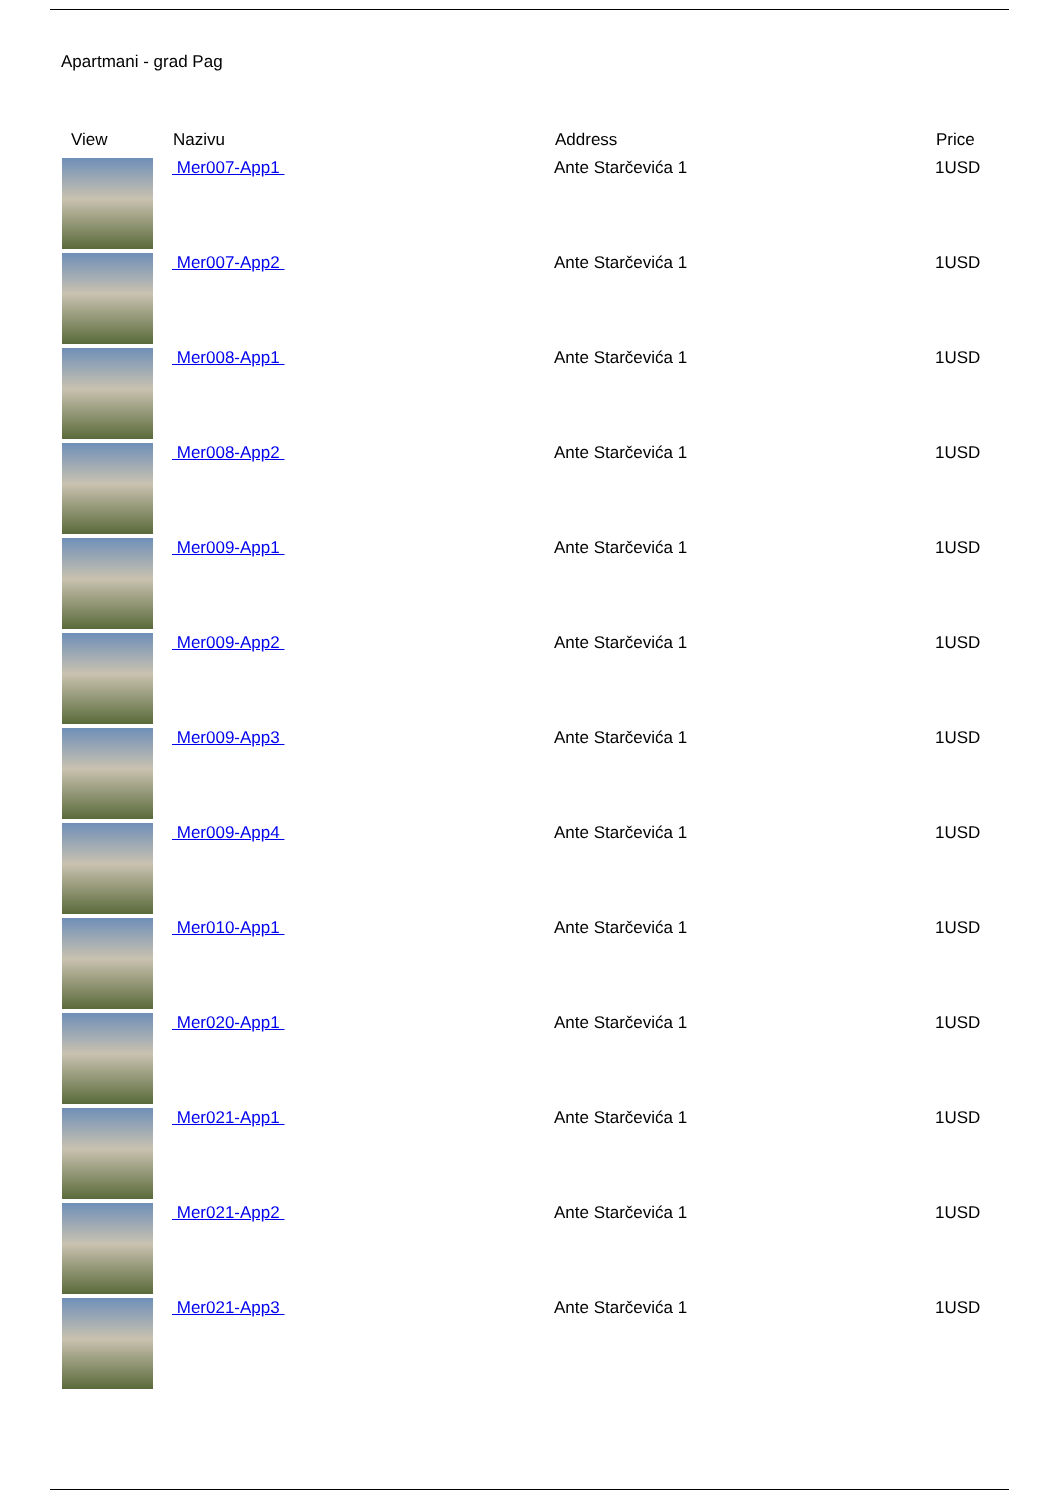Apartmani - grad Pag
| View | Nazivu | Address | Price |
| --- | --- | --- | --- |
| | Mer007-App1 | Ante Starčevića 1 | 1USD |
| | Mer007-App2 | Ante Starčevića 1 | 1USD |
| | Mer008-App1 | Ante Starčevića 1 | 1USD |
| | Mer008-App2 | Ante Starčevića 1 | 1USD |
| | Mer009-App1 | Ante Starčevića 1 | 1USD |
| | Mer009-App2 | Ante Starčevića 1 | 1USD |
| | Mer009-App3 | Ante Starčevića 1 | 1USD |
| | Mer009-App4 | Ante Starčevića 1 | 1USD |
| | Mer010-App1 | Ante Starčevića 1 | 1USD |
| | Mer020-App1 | Ante Starčevića 1 | 1USD |
| | Mer021-App1 | Ante Starčevića 1 | 1USD |
| | Mer021-App2 | Ante Starčevića 1 | 1USD |
| | Mer021-App3 | Ante Starčevića 1 | 1USD |